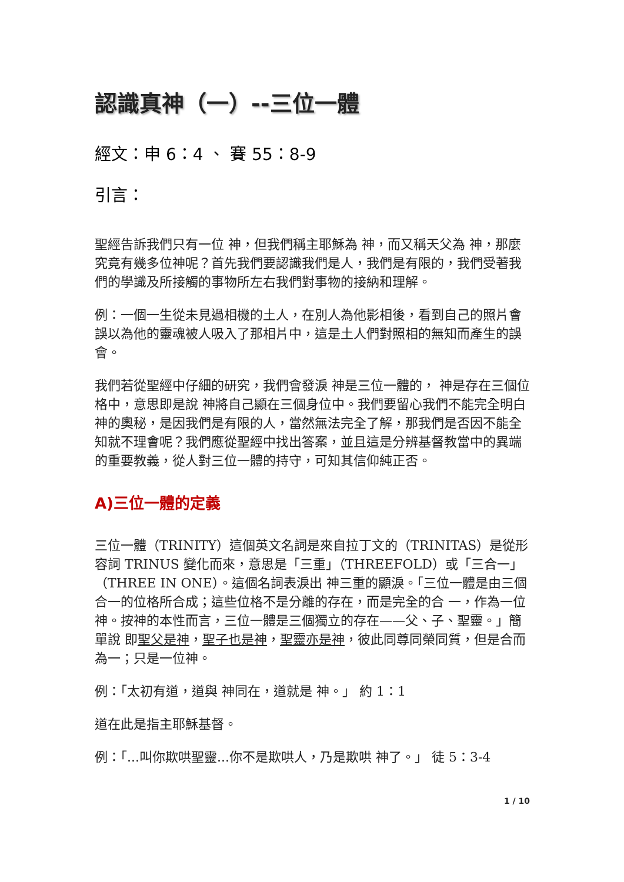認識真神（一）--三位一體
經文：申 6：4 、 賽 55：8-9
引言：
聖經告訴我們只有一位 神，但我們稱主耶穌為 神，而又稱天父為 神，那麼究竟有幾多位神呢？首先我們要認識我們是人，我們是有限的，我們受著我們的學識及所接觸的事物所左右我們對事物的接納和理解。
例：一個一生從未見過相機的土人，在別人為他影相後，看到自己的照片會誤以為他的靈魂被人吸入了那相片中，這是土人們對照相的無知而產生的誤會。
我們若從聖經中仔細的研究，我們會發淚 神是三位一體的， 神是存在三個位格中，意思即是說 神將自己顯在三個身位中。我們要留心我們不能完全明白 神的奧秘，是因我們是有限的人，當然無法完全了解，那我們是否因不能全知就不理會呢？我們應從聖經中找出答案，並且這是分辨基督教當中的異端的重要教義，從人對三位一體的持守，可知其信仰純正否。
A)三位一體的定義
三位一體（TRINITY）這個英文名詞是來自拉丁文的（TRINITAS）是從形容詞 TRINUS 變化而來，意思是「三重」（THREEFOLD）或「三合一」（THREE IN ONE）。這個名詞表淚出 神三重的顯淚。「三位一體是由三個合一的位格所合成；這些位格不是分離的存在，而是完全的合 一，作為一位神。按神的本性而言，三位一體是三個獨立的存在——父、子、聖靈。」簡單說 即聖父是神，聖子也是神，聖靈亦是神，彼此同尊同榮同質，但是合而為一；只是一位神。
例：「太初有道，道與 神同在，道就是 神。」 約 1：1
道在此是指主耶穌基督。
例：「...叫你欺哄聖靈...你不是欺哄人，乃是欺哄 神了。」 徒 5：3-4
1 / 10